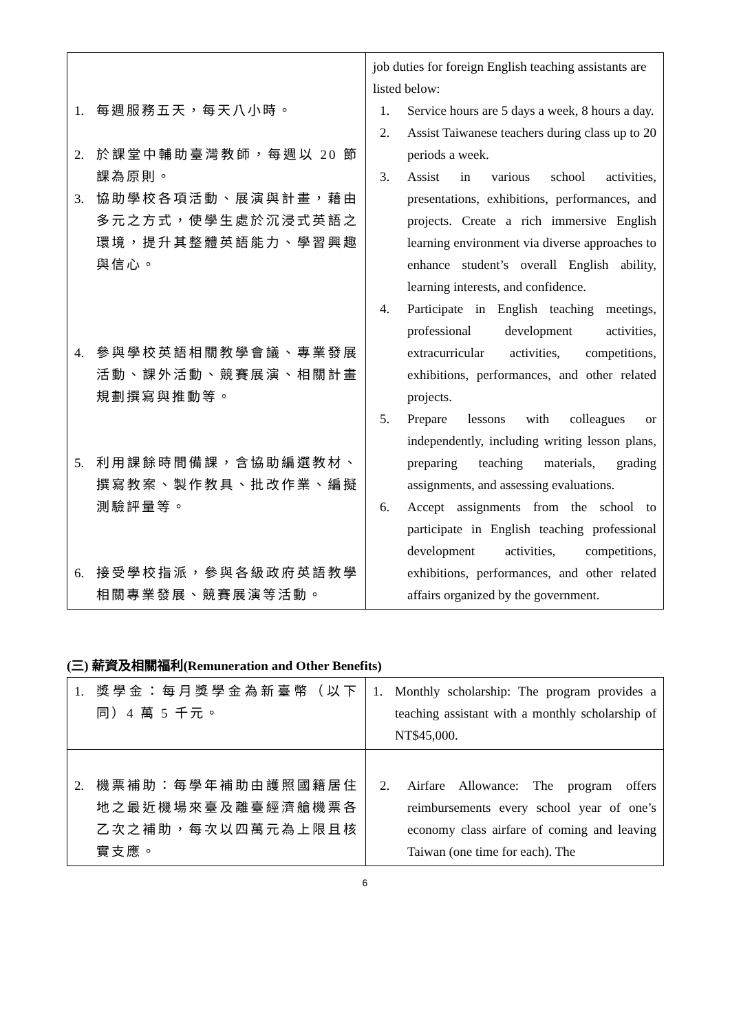| 1. 每週服務五天，每天八小時。 2. 於課堂中輔助臺灣教師，每週以 20 節課為原則。 3. 協助學校各項活動、展演與計畫，藉由多元之方式，使學生處於沉浸式英語之環境，提升其整體英語能力、學習興趣與信心。 4. 參與學校英語相關教學會議、專業發展活動、課外活動、競賽展演、相關計畫規劃撰寫與推動等。 5. 利用課餘時間備課，含協助編選教材、撰寫教案、製作教具、批改作業、編擬測驗評量等。 6. 接受學校指派，參與各級政府英語教學相關專業發展、競賽展演等活動。 | job duties for foreign English teaching assistants are listed below: 1. Service hours are 5 days a week, 8 hours a day. 2. Assist Taiwanese teachers during class up to 20 periods a week. 3. Assist in various school activities, presentations, exhibitions, performances, and projects. Create a rich immersive English learning environment via diverse approaches to enhance student’s overall English ability, learning interests, and confidence. 4. Participate in English teaching meetings, professional development activities, extracurricular activities, competitions, exhibitions, performances, and other related projects. 5. Prepare lessons with colleagues or independently, including writing lesson plans, preparing teaching materials, grading assignments, and assessing evaluations. 6. Accept assignments from the school to participate in English teaching professional development activities, competitions, exhibitions, performances, and other related affairs organized by the government. |
(三) 薪資及相關福利(Remuneration and Other Benefits)
| 1. 獎學金：每月獎學金為新臺幣（以下同）4 萬 5 千元。 | 1. Monthly scholarship: The program provides a teaching assistant with a monthly scholarship of NT$45,000. |
| 2. 機票補助：每學年補助由護照國籍居住地之最近機場來臺及離臺經濟艙機票各乙次之補助，每次以四萬元為上限且核實支應。 | 2. Airfare Allowance: The program offers reimbursements every school year of one’s economy class airfare of coming and leaving Taiwan (one time for each). The |
6